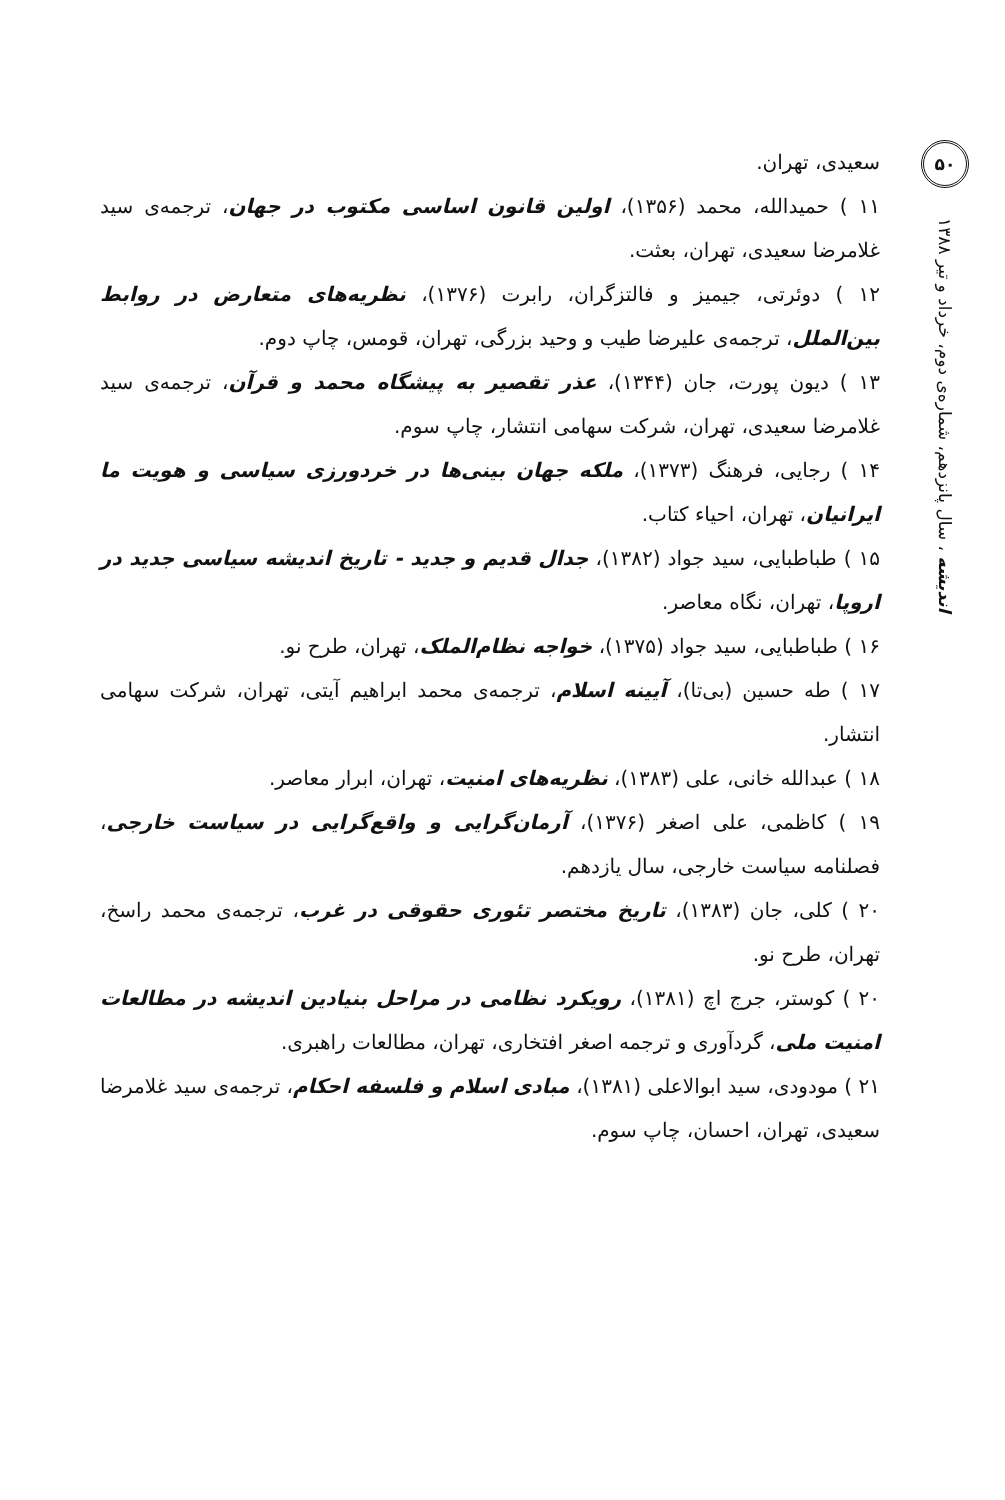۵۰
اندیشه ، سال پانزدهم، شماره‌ی دوم، خرداد و تیر ۱۳۸۸
سعیدی، تهران.
۱۱ ) حمیدالله، محمد (۱۳۵۶)، اولین قانون اساسی مکتوب در جهان، ترجمه‌ی سید غلامرضا سعیدی، تهران، بعثت.
۱۲ ) دوئرتی، جیمیز و فالتزگران، رابرت (۱۳۷۶)، نظریه‌های متعارض در روابط بین‌الملل، ترجمه‌ی علیرضا طیب و وحید بزرگی، تهران، قومس، چاپ دوم.
۱۳ ) دیون پورت، جان (۱۳۴۴)، عذر تقصیر به پیشگاه محمد و قرآن، ترجمه‌ی سید غلامرضا سعیدی، تهران، شرکت سهامی انتشار، چاپ سوم.
۱۴ ) رجایی، فرهنگ (۱۳۷۳)، ملکه جهان بینی‌ها در خردورزی سیاسی و هویت ما ایرانیان، تهران، احیاء کتاب.
۱۵ ) طباطبایی، سید جواد (۱۳۸۲)، جدال قدیم و جدید - تاریخ اندیشه سیاسی جدید در اروپا، تهران، نگاه معاصر.
۱۶ ) طباطبایی، سید جواد (۱۳۷۵)، خواجه نظام‌الملک، تهران، طرح نو.
۱۷ ) طه حسین (بی‌تا)، آیینه اسلام، ترجمه‌ی محمد ابراهیم آیتی، تهران، شرکت سهامی انتشار.
۱۸ ) عبدالله خانی، علی (۱۳۸۳)، نظریه‌های امنیت، تهران، ابرار معاصر.
۱۹ ) کاظمی، علی اصغر (۱۳۷۶)، آرمان‌گرایی و واقع‌گرایی در سیاست خارجی، فصلنامه سیاست خارجی، سال یازدهم.
۲۰ ) کلی، جان (۱۳۸۳)، تاریخ مختصر تئوری حقوقی در غرب، ترجمه‌ی محمد راسخ، تهران، طرح نو.
۲۰ ) کوستر، جرج اچ (۱۳۸۱)، رویکرد نظامی در مراحل بنیادین اندیشه در مطالعات امنیت ملی، گردآوری و ترجمه اصغر افتخاری، تهران، مطالعات راهبری.
۲۱ ) مودودی، سید ابوالاعلی (۱۳۸۱)، مبادی اسلام و فلسفه احکام، ترجمه‌ی سید غلامرضا سعیدی، تهران، احسان، چاپ سوم.